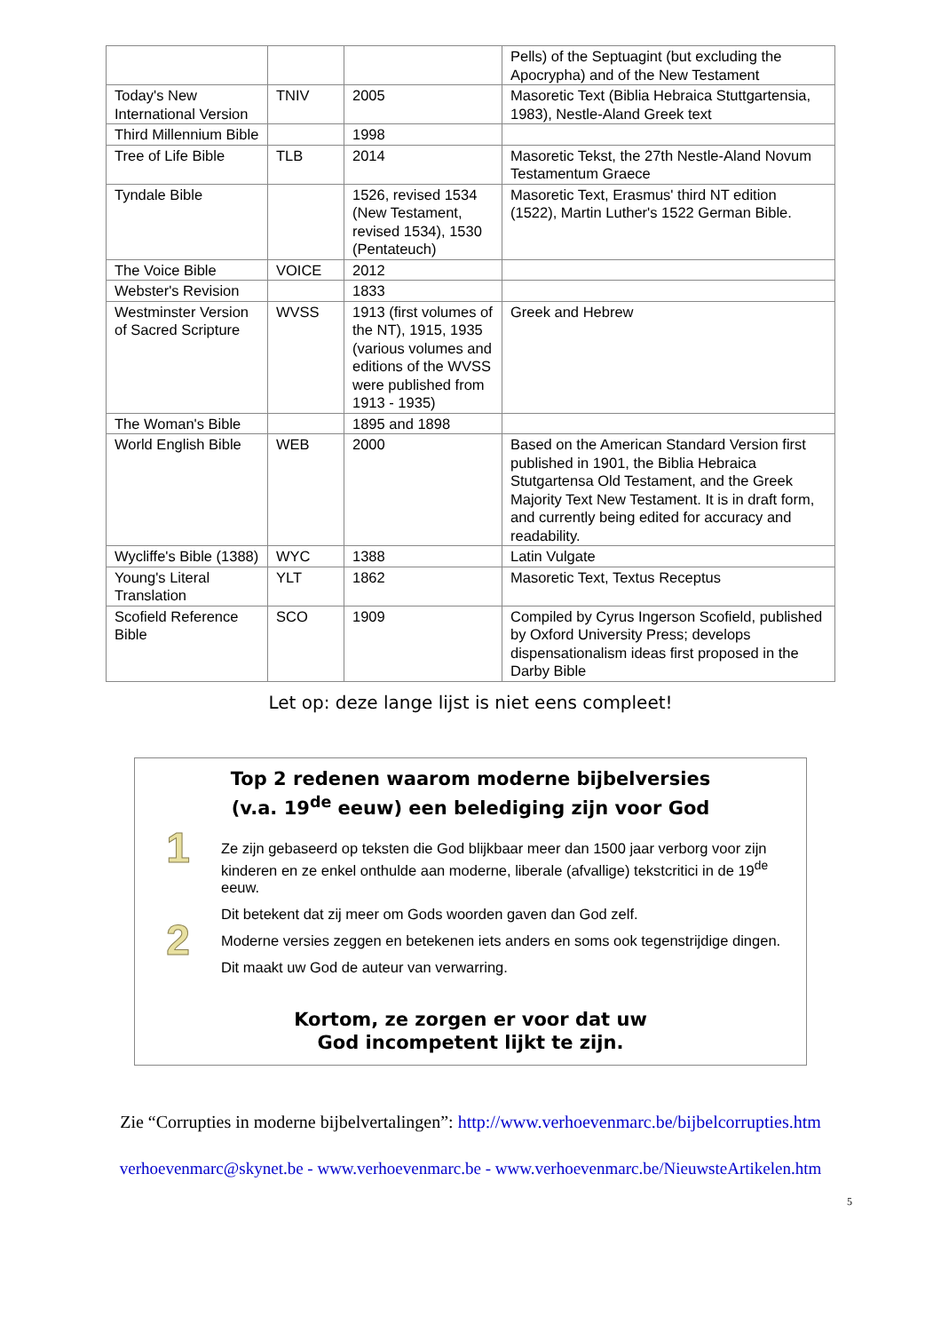| | | | Pells) of the Septuagint (but excluding the Apocrypha) and of the New Testament |
| Today's New International Version | TNIV | 2005 | Masoretic Text (Biblia Hebraica Stuttgartensia, 1983), Nestle-Aland Greek text |
| Third Millennium Bible | | 1998 | |
| Tree of Life Bible | TLB | 2014 | Masoretic Tekst, the 27th Nestle-Aland Novum Testamentum Graece |
| Tyndale Bible | | 1526, revised 1534 (New Testament, revised 1534), 1530 (Pentateuch) | Masoretic Text, Erasmus' third NT edition (1522), Martin Luther's 1522 German Bible. |
| The Voice Bible | VOICE | 2012 | |
| Webster's Revision | | 1833 | |
| Westminster Version of Sacred Scripture | WVSS | 1913 (first volumes of the NT), 1915, 1935 (various volumes and editions of the WVSS were published from 1913 - 1935) | Greek and Hebrew |
| The Woman's Bible | | 1895 and 1898 | |
| World English Bible | WEB | 2000 | Based on the American Standard Version first published in 1901, the Biblia Hebraica Stutgartensa Old Testament, and the Greek Majority Text New Testament. It is in draft form, and currently being edited for accuracy and readability. |
| Wycliffe's Bible (1388) | WYC | 1388 | Latin Vulgate |
| Young's Literal Translation | YLT | 1862 | Masoretic Text, Textus Receptus |
| Scofield Reference Bible | SCO | 1909 | Compiled by Cyrus Ingerson Scofield, published by Oxford University Press; develops dispensationalism ideas first proposed in the Darby Bible |
Let op: deze lange lijst is niet eens compleet!
Top 2 redenen waarom moderne bijbelversies
(v.a. 19<sup>de</sup> eeuw) een belediging zijn voor God
1
Ze zijn gebaseerd op teksten die God blijkbaar meer dan 1500 jaar verborg voor zijn kinderen en ze enkel onthulde aan moderne, liberale (afvallige) tekstcritici in de 19<sup>de</sup> eeuw.
Dit betekent dat zij meer om Gods woorden gaven dan God zelf.
2
Moderne versies zeggen en betekenen iets anders en soms ook tegenstrijdige dingen.
Dit maakt uw God de auteur van verwarring.
Kortom, ze zorgen er voor dat uw
God incompetent lijkt te zijn.
Zie “Corrupties in moderne bijbelvertalingen”: http://www.verhoevenmarc.be/bijbelcorrupties.htm
verhoevenmarc@skynet.be - www.verhoevenmarc.be - www.verhoevenmarc.be/NieuwsteArtikelen.htm
5